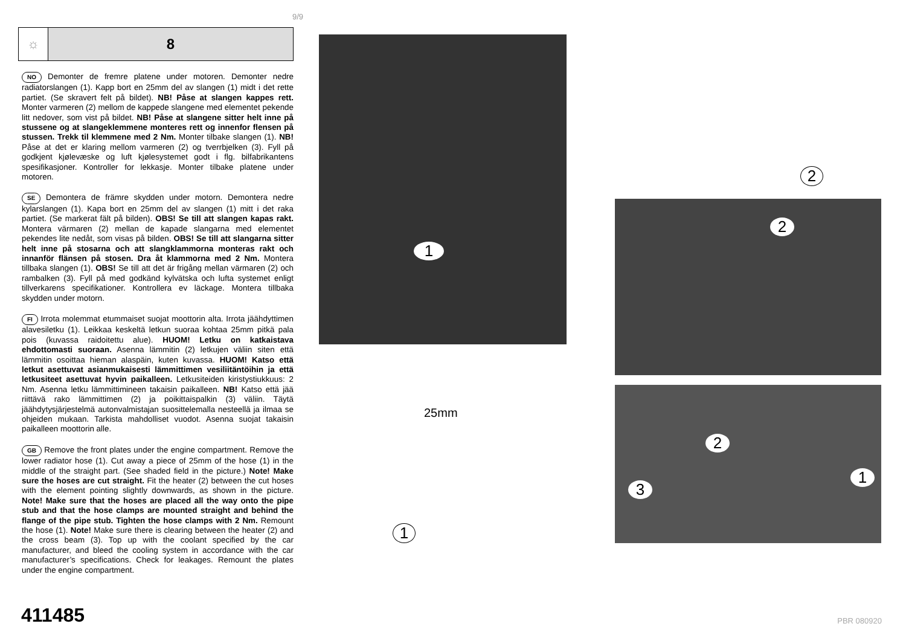9/9
☼
8
NO Demonter de fremre platene under motoren. Demonter nedre radiatorslangen (1). Kapp bort en 25mm del av slangen (1) midt i det rette partiet. (Se skravert felt på bildet). NB! Påse at slangen kappes rett. Monter varmeren (2) mellom de kappede slangene med elementet pekende litt nedover, som vist på bildet. NB! Påse at slangene sitter helt inne på stussene og at slangeklemmene monteres rett og innenfor flensen på stussen. Trekk til klemmene med 2 Nm. Monter tilbake slangen (1). NB! Påse at det er klaring mellom varmeren (2) og tverrbjelken (3). Fyll på godkjent kjølevæske og luft kjølesystemet godt i flg. bilfabrikantens spesifikasjoner. Kontroller for lekkasje. Monter tilbake platene under motoren.
SE Demontera de främre skydden under motorn. Demontera nedre kylarslangen (1). Kapa bort en 25mm del av slangen (1) mitt i det raka partiet. (Se markerat fält på bilden). OBS! Se till att slangen kapas rakt. Montera värmaren (2) mellan de kapade slangarna med elementet pekendes lite nedåt, som visas på bilden. OBS! Se till att slangarna sitter helt inne på stosarna och att slangklammorna monteras rakt och innanför flänsen på stosen. Dra åt klammorna med 2 Nm. Montera tillbaka slangen (1). OBS! Se till att det är frigång mellan värmaren (2) och rambalken (3). Fyll på med godkänd kylvätska och lufta systemet enligt tillverkarens specifikationer. Kontrollera ev läckage. Montera tillbaka skydden under motorn.
FI Irrota molemmat etummaiset suojat moottorin alta. Irrota jäähdyttimen alavesiletku (1). Leikkaa keskeltä letkun suoraa kohtaa 25mm pitkä pala pois (kuvassa raidoitettu alue). HUOM! Letku on katkaistava ehdottomasti suoraan. Asenna lämmitin (2) letkujen väliin siten että lämmitin osoittaa hieman alaspäin, kuten kuvassa. HUOM! Katso että letkut asettuvat asianmukaisesti lämmittimen vesiliitäntöihin ja että letkusiteet asettuvat hyvin paikalleen. Letkusiteiden kiristystiukkuus: 2 Nm. Asenna letku lämmittimineen takaisin paikalleen. NB! Katso että jää riittävä rako lämmittimen (2) ja poikittaispalkin (3) väliin. Täytä jäähdytysjärjestelmä autonvalmistajan suosittelemalla nesteellä ja ilmaa se ohjeiden mukaan. Tarkista mahdolliset vuodot. Asenna suojat takaisin paikalleen moottorin alle.
GB Remove the front plates under the engine compartment. Remove the lower radiator hose (1). Cut away a piece of 25mm of the hose (1) in the middle of the straight part. (See shaded field in the picture.) Note! Make sure the hoses are cut straight. Fit the heater (2) between the cut hoses with the element pointing slightly downwards, as shown in the picture. Note! Make sure that the hoses are placed all the way onto the pipe stub and that the hose clamps are mounted straight and behind the flange of the pipe stub. Tighten the hose clamps with 2 Nm. Remount the hose (1). Note! Make sure there is clearing between the heater (2) and the cross beam (3). Top up with the coolant specified by the car manufacturer, and bleed the cooling system in accordance with the car manufacturer’s specifications. Check for leakages. Remount the plates under the engine compartment.
1
2
3
2
1
2
25mm
1
411485 PBR 080920